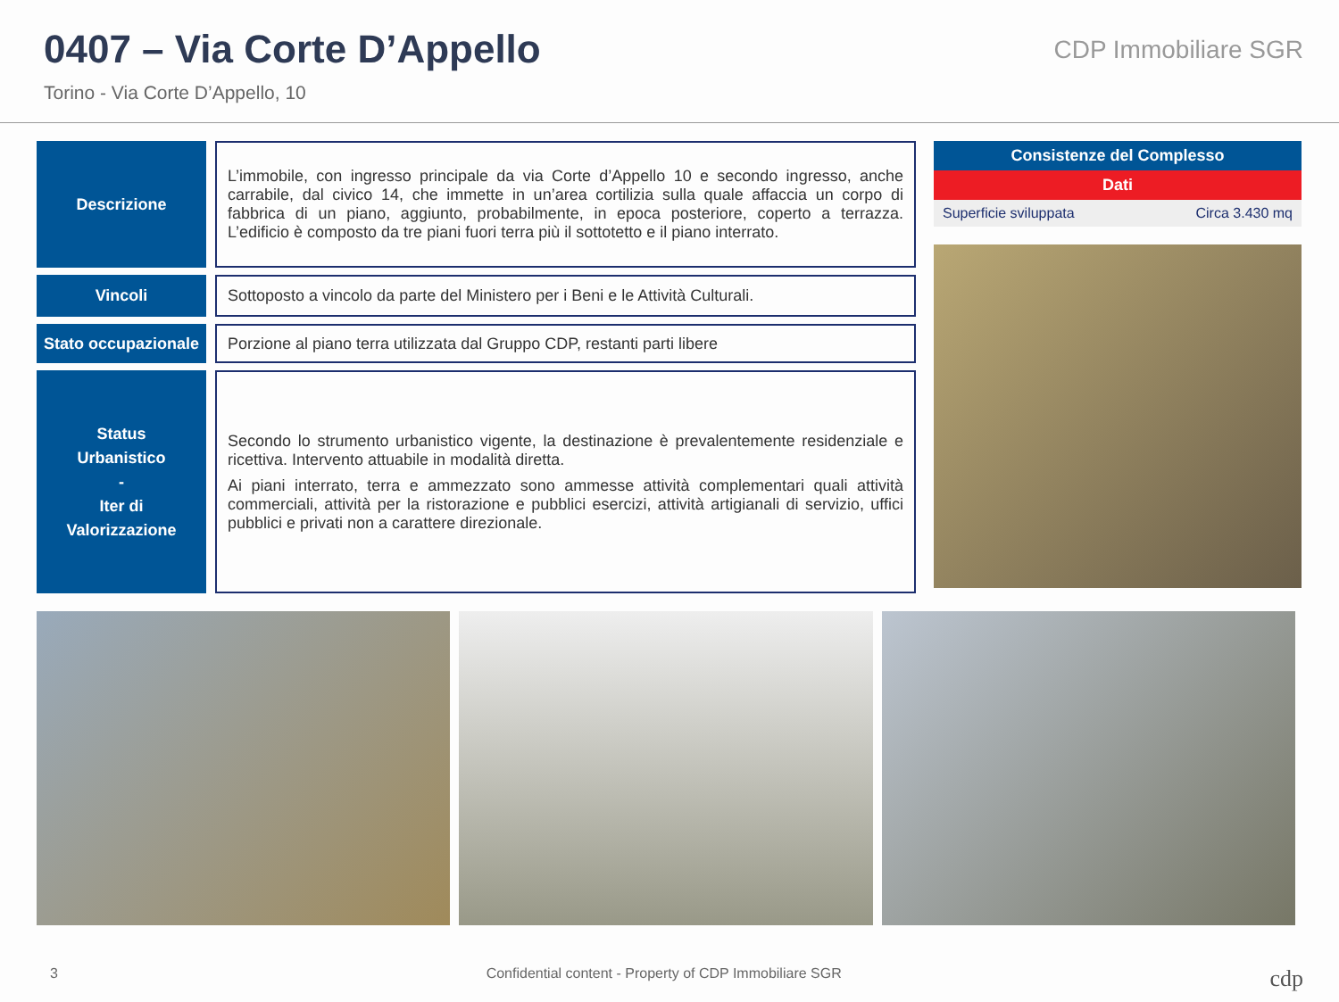0407 – Via Corte D’Appello
Torino - Via Corte D’Appello, 10
CDP Immobiliare SGR
Descrizione
L’immobile, con ingresso principale da via Corte d’Appello 10 e secondo ingresso, anche carrabile, dal civico 14, che immette in un’area cortilizia sulla quale affaccia un corpo di fabbrica di un piano, aggiunto, probabilmente, in epoca posteriore, coperto a terrazza. L’edificio è composto da tre piani fuori terra più il sottotetto e il piano interrato.
Vincoli
Sottoposto a vincolo da parte del Ministero per i Beni e le Attività Culturali.
Stato occupazionale
Porzione al piano terra utilizzata dal Gruppo CDP, restanti parti libere
Status
Urbanistico
-
Iter di
Valorizzazione
Secondo lo strumento urbanistico vigente, la destinazione è prevalentemente residenziale e ricettiva. Intervento attuabile in modalità diretta.
Ai piani interrato, terra e ammezzato sono ammesse attività complementari quali attività commerciali, attività per la ristorazione e pubblici esercizi, attività artigianali di servizio, uffici pubblici e privati non a carattere direzionale.
| Consistenze del Complesso | |
| --- | --- |
| Dati | |
| Superficie sviluppata | Circa 3.430 mq |
3 Confidential content - Property of CDP Immobiliare SGR cdp